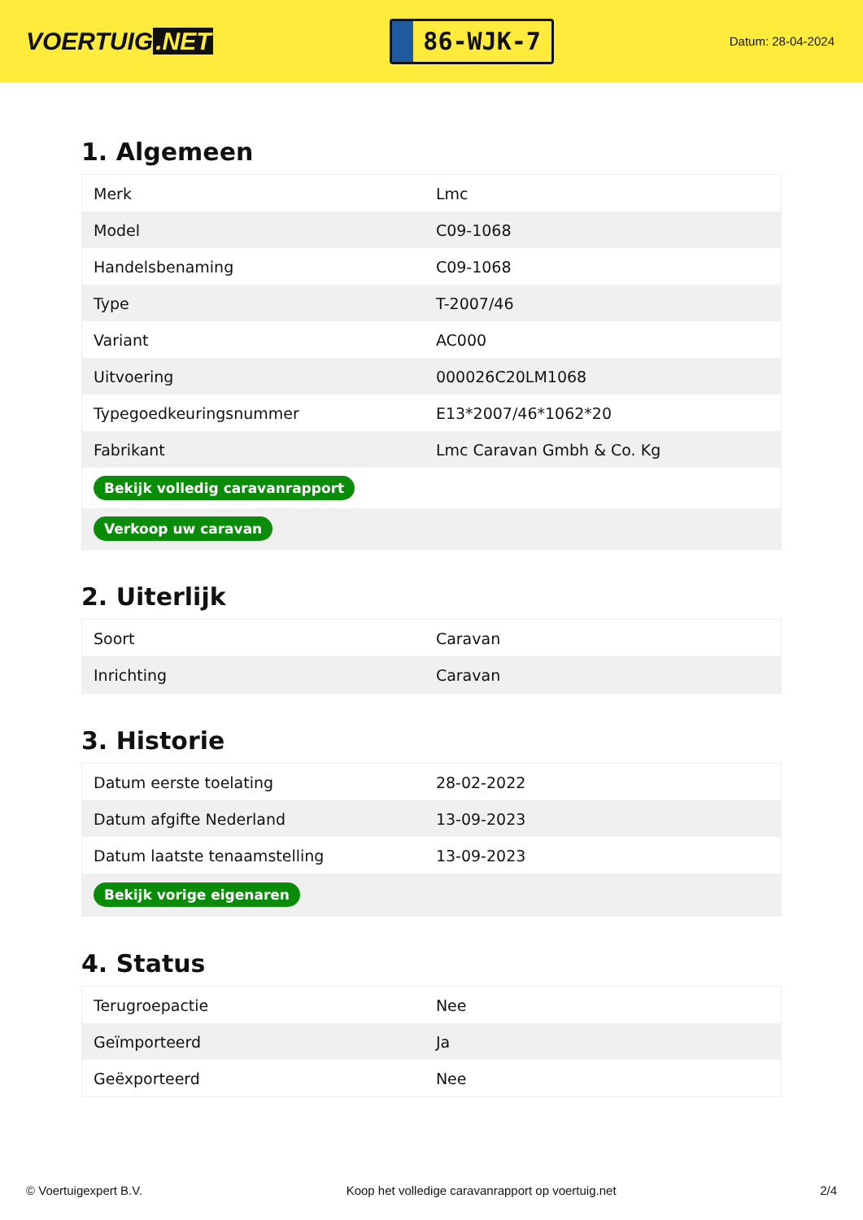VOERTUIG.NET
86-WJK-7
Datum: 28-04-2024
1. Algemeen
| Merk | Lmc |
| Model | C09-1068 |
| Handelsbenaming | C09-1068 |
| Type | T-2007/46 |
| Variant | AC000 |
| Uitvoering | 000026C20LM1068 |
| Typegoedkeuringsnummer | E13*2007/46*1062*20 |
| Fabrikant | Lmc Caravan Gmbh & Co. Kg |
| Bekijk volledig caravanrapport | |
| Verkoop uw caravan | |
2. Uiterlijk
| Soort | Caravan |
| Inrichting | Caravan |
3. Historie
| Datum eerste toelating | 28-02-2022 |
| Datum afgifte Nederland | 13-09-2023 |
| Datum laatste tenaamstelling | 13-09-2023 |
| Bekijk vorige eigenaren | |
4. Status
| Terugroepactie | Nee |
| Geïmporteerd | Ja |
| Geëxporteerd | Nee |
© Voertuigexpert B.V. Koop het volledige caravanrapport op voertuig.net 2/4